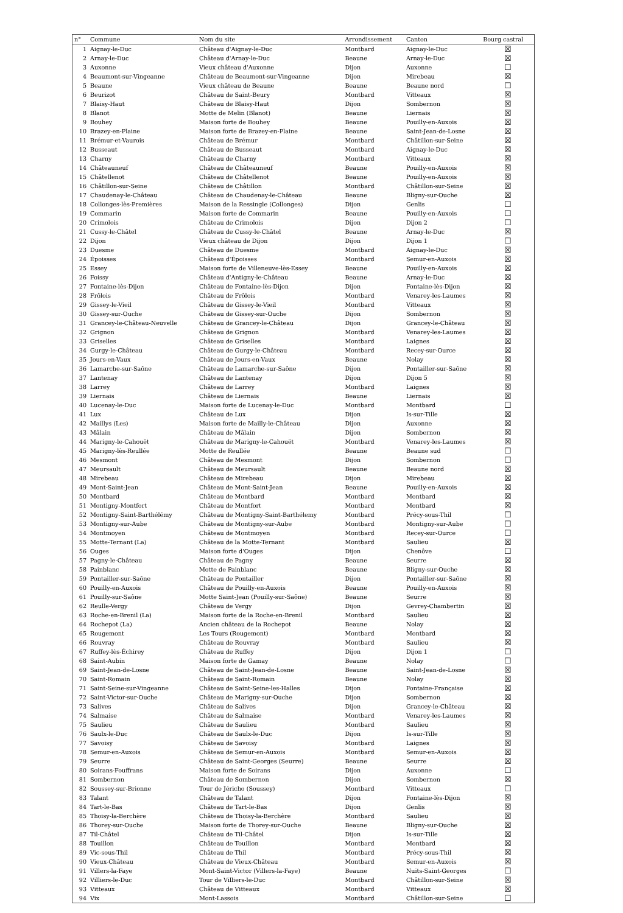| n° | Commune | Nom du site | Arrondissement | Canton | Bourg castral |
| --- | --- | --- | --- | --- | --- |
| 1 | Aignay-le-Duc | Château d'Aignay-le-Duc | Montbard | Aignay-le-Duc | ☒ |
| 2 | Arnay-le-Duc | Château d'Arnay-le-Duc | Beaune | Arnay-le-Duc | ☒ |
| 3 | Auxonne | Vieux château d'Auxonne | Dijon | Auxonne | ☐ |
| 4 | Beaumont-sur-Vingeanne | Château de Beaumont-sur-Vingeanne | Dijon | Mirebeau | ☒ |
| 5 | Beaune | Vieux château de Beaune | Beaune | Beaune nord | ☐ |
| 6 | Beurizot | Château de Saint-Beury | Montbard | Vitteaux | ☒ |
| 7 | Blaisy-Haut | Château de Blaisy-Haut | Dijon | Sombernon | ☒ |
| 8 | Blanot | Motte de Melin (Blanot) | Beaune | Liernais | ☒ |
| 9 | Bouhey | Maison forte de Bouhey | Beaune | Pouilly-en-Auxois | ☒ |
| 10 | Brazey-en-Plaine | Maison forte de Brazey-en-Plaine | Beaune | Saint-Jean-de-Losne | ☒ |
| 11 | Brémur-et-Vaurois | Château de Brémur | Montbard | Châtillon-sur-Seine | ☒ |
| 12 | Busseaut | Château de Busseaut | Montbard | Aignay-le-Duc | ☒ |
| 13 | Charny | Château de Charny | Montbard | Vitteaux | ☒ |
| 14 | Châteauneuf | Château de Châteauneuf | Beaune | Pouilly-en-Auxois | ☒ |
| 15 | Châtellenot | Château de Châtellenot | Beaune | Pouilly-en-Auxois | ☒ |
| 16 | Châtillon-sur-Seine | Château de Châtillon | Montbard | Châtillon-sur-Seine | ☒ |
| 17 | Chaudenay-le-Château | Château de Chaudenay-le-Château | Beaune | Bligny-sur-Ouche | ☒ |
| 18 | Collonges-lès-Premières | Maison de la Ressingle (Collonges) | Dijon | Genlis | ☐ |
| 19 | Commarin | Maison forte de Commarin | Beaune | Pouilly-en-Auxois | ☐ |
| 20 | Crimolois | Château de Crimolois | Dijon | Dijon 2 | ☐ |
| 21 | Cussy-le-Châtel | Château de Cussy-le-Châtel | Beaune | Arnay-le-Duc | ☒ |
| 22 | Dijon | Vieux château de Dijon | Dijon | Dijon 1 | ☐ |
| 23 | Duesme | Château de Duesme | Montbard | Aignay-le-Duc | ☒ |
| 24 | Époisses | Château d'Époisses | Montbard | Semur-en-Auxois | ☒ |
| 25 | Essey | Maison forte de Villeneuve-lès-Essey | Beaune | Pouilly-en-Auxois | ☒ |
| 26 | Foissy | Château d'Antigny-le-Château | Beaune | Arnay-le-Duc | ☒ |
| 27 | Fontaine-lès-Dijon | Château de Fontaine-lès-Dijon | Dijon | Fontaine-lès-Dijon | ☒ |
| 28 | Frôlois | Château de Frôlois | Montbard | Venarey-les-Laumes | ☒ |
| 29 | Gissey-le-Vieil | Château de Gissey-le-Vieil | Montbard | Vitteaux | ☒ |
| 30 | Gissey-sur-Ouche | Château de Gissey-sur-Ouche | Dijon | Sombernon | ☒ |
| 31 | Grancey-le-Château-Neuvelle | Château de Grancey-le-Château | Dijon | Grancey-le-Château | ☒ |
| 32 | Grignon | Château de Grignon | Montbard | Venarey-les-Laumes | ☒ |
| 33 | Griselles | Château de Griselles | Montbard | Laignes | ☒ |
| 34 | Gurgy-le-Château | Château de Gurgy-le-Château | Montbard | Recey-sur-Ource | ☒ |
| 35 | Jours-en-Vaux | Château de Jours-en-Vaux | Beaune | Nolay | ☒ |
| 36 | Lamarche-sur-Saône | Château de Lamarche-sur-Saône | Dijon | Pontailler-sur-Saône | ☒ |
| 37 | Lantenay | Château de Lantenay | Dijon | Dijon 5 | ☒ |
| 38 | Larrey | Château de Larrey | Montbard | Laignes | ☒ |
| 39 | Liernais | Château de Liernais | Beaune | Liernais | ☒ |
| 40 | Lucenay-le-Duc | Maison forte de Lucenay-le-Duc | Montbard | Montbard | ☐ |
| 41 | Lux | Château de Lux | Dijon | Is-sur-Tille | ☒ |
| 42 | Maillys (Les) | Maison forte de Mailly-le-Château | Dijon | Auxonne | ☒ |
| 43 | Mâlain | Château de Mâlain | Dijon | Sombernon | ☒ |
| 44 | Marigny-le-Cahouët | Château de Marigny-le-Cahouët | Montbard | Venarey-les-Laumes | ☒ |
| 45 | Marigny-lès-Reullée | Motte de Reullée | Beaune | Beaune sud | ☐ |
| 46 | Mesmont | Château de Mesmont | Dijon | Sombernon | ☐ |
| 47 | Meursault | Château de Meursault | Beaune | Beaune nord | ☒ |
| 48 | Mirebeau | Château de Mirebeau | Dijon | Mirebeau | ☒ |
| 49 | Mont-Saint-Jean | Château de Mont-Saint-Jean | Beaune | Pouilly-en-Auxois | ☒ |
| 50 | Montbard | Château de Montbard | Montbard | Montbard | ☒ |
| 51 | Montigny-Montfort | Château de Montfort | Montbard | Montbard | ☒ |
| 52 | Montigny-Saint-Barthélémy | Château de Montigny-Saint-Barthélemy | Montbard | Précy-sous-Thil | ☐ |
| 53 | Montigny-sur-Aube | Château de Montigny-sur-Aube | Montbard | Montigny-sur-Aube | ☐ |
| 54 | Montmoyen | Château de Montmoyen | Montbard | Recey-sur-Ource | ☐ |
| 55 | Motte-Ternant (La) | Château de la Motte-Ternant | Montbard | Saulieu | ☒ |
| 56 | Ouges | Maison forte d'Ouges | Dijon | Chenôve | ☐ |
| 57 | Pagny-le-Château | Château de Pagny | Beaune | Seurre | ☒ |
| 58 | Painblanc | Motte de Painblanc | Beaune | Bligny-sur-Ouche | ☒ |
| 59 | Pontailler-sur-Saône | Château de Pontailler | Dijon | Pontailler-sur-Saône | ☒ |
| 60 | Pouilly-en-Auxois | Château de Pouilly-en-Auxois | Beaune | Pouilly-en-Auxois | ☒ |
| 61 | Pouilly-sur-Saône | Motte Saint-Jean (Pouilly-sur-Saône) | Beaune | Seurre | ☒ |
| 62 | Reulle-Vergy | Château de Vergy | Dijon | Gevrey-Chambertin | ☒ |
| 63 | Roche-en-Brenil (La) | Maison forte de la Roche-en-Brenil | Montbard | Saulieu | ☒ |
| 64 | Rochepot (La) | Ancien château de la Rochepot | Beaune | Nolay | ☒ |
| 65 | Rougemont | Les Tours (Rougemont) | Montbard | Montbard | ☒ |
| 66 | Rouvray | Château de Rouvray | Montbard | Saulieu | ☒ |
| 67 | Ruffey-lès-Échirey | Château de Ruffey | Dijon | Dijon 1 | ☐ |
| 68 | Saint-Aubin | Maison forte de Gamay | Beaune | Nolay | ☐ |
| 69 | Saint-Jean-de-Losne | Château de Saint-Jean-de-Losne | Beaune | Saint-Jean-de-Losne | ☒ |
| 70 | Saint-Romain | Château de Saint-Romain | Beaune | Nolay | ☒ |
| 71 | Saint-Seine-sur-Vingeanne | Château de Saint-Seine-les-Halles | Dijon | Fontaine-Française | ☒ |
| 72 | Saint-Victor-sur-Ouche | Château de Marigny-sur-Ouche | Dijon | Sombernon | ☒ |
| 73 | Salives | Château de Salives | Dijon | Grancey-le-Château | ☒ |
| 74 | Salmaise | Château de Salmaise | Montbard | Venarey-les-Laumes | ☒ |
| 75 | Saulieu | Château de Saulieu | Montbard | Saulieu | ☒ |
| 76 | Saulx-le-Duc | Château de Saulx-le-Duc | Dijon | Is-sur-Tille | ☒ |
| 77 | Savoisy | Château de Savoisy | Montbard | Laignes | ☒ |
| 78 | Semur-en-Auxois | Château de Semur-en-Auxois | Montbard | Semur-en-Auxois | ☒ |
| 79 | Seurre | Château de Saint-Georges (Seurre) | Beaune | Seurre | ☒ |
| 80 | Soirans-Fouffrans | Maison forte de Soirans | Dijon | Auxonne | ☐ |
| 81 | Sombernon | Château de Sombernon | Dijon | Sombernon | ☒ |
| 82 | Soussey-sur-Brionne | Tour de Jéricho (Soussey) | Montbard | Vitteaux | ☐ |
| 83 | Talant | Château de Talant | Dijon | Fontaine-lès-Dijon | ☒ |
| 84 | Tart-le-Bas | Château de Tart-le-Bas | Dijon | Genlis | ☒ |
| 85 | Thoisy-la-Berchère | Château de Thoisy-la-Berchère | Montbard | Saulieu | ☒ |
| 86 | Thorey-sur-Ouche | Maison forte de Thorey-sur-Ouche | Beaune | Bligny-sur-Ouche | ☒ |
| 87 | Til-Châtel | Château de Til-Châtel | Dijon | Is-sur-Tille | ☒ |
| 88 | Touillon | Château de Touillon | Montbard | Montbard | ☒ |
| 89 | Vic-sous-Thil | Château de Thil | Montbard | Précy-sous-Thil | ☒ |
| 90 | Vieux-Château | Château de Vieux-Château | Montbard | Semur-en-Auxois | ☒ |
| 91 | Villers-la-Faye | Mont-Saint-Victor (Villers-la-Faye) | Beaune | Nuits-Saint-Georges | ☐ |
| 92 | Villiers-le-Duc | Tour de Villiers-le-Duc | Montbard | Châtillon-sur-Seine | ☒ |
| 93 | Vitteaux | Château de Vitteaux | Montbard | Vitteaux | ☒ |
| 94 | Vix | Mont-Lassois | Montbard | Châtillon-sur-Seine | ☐ |